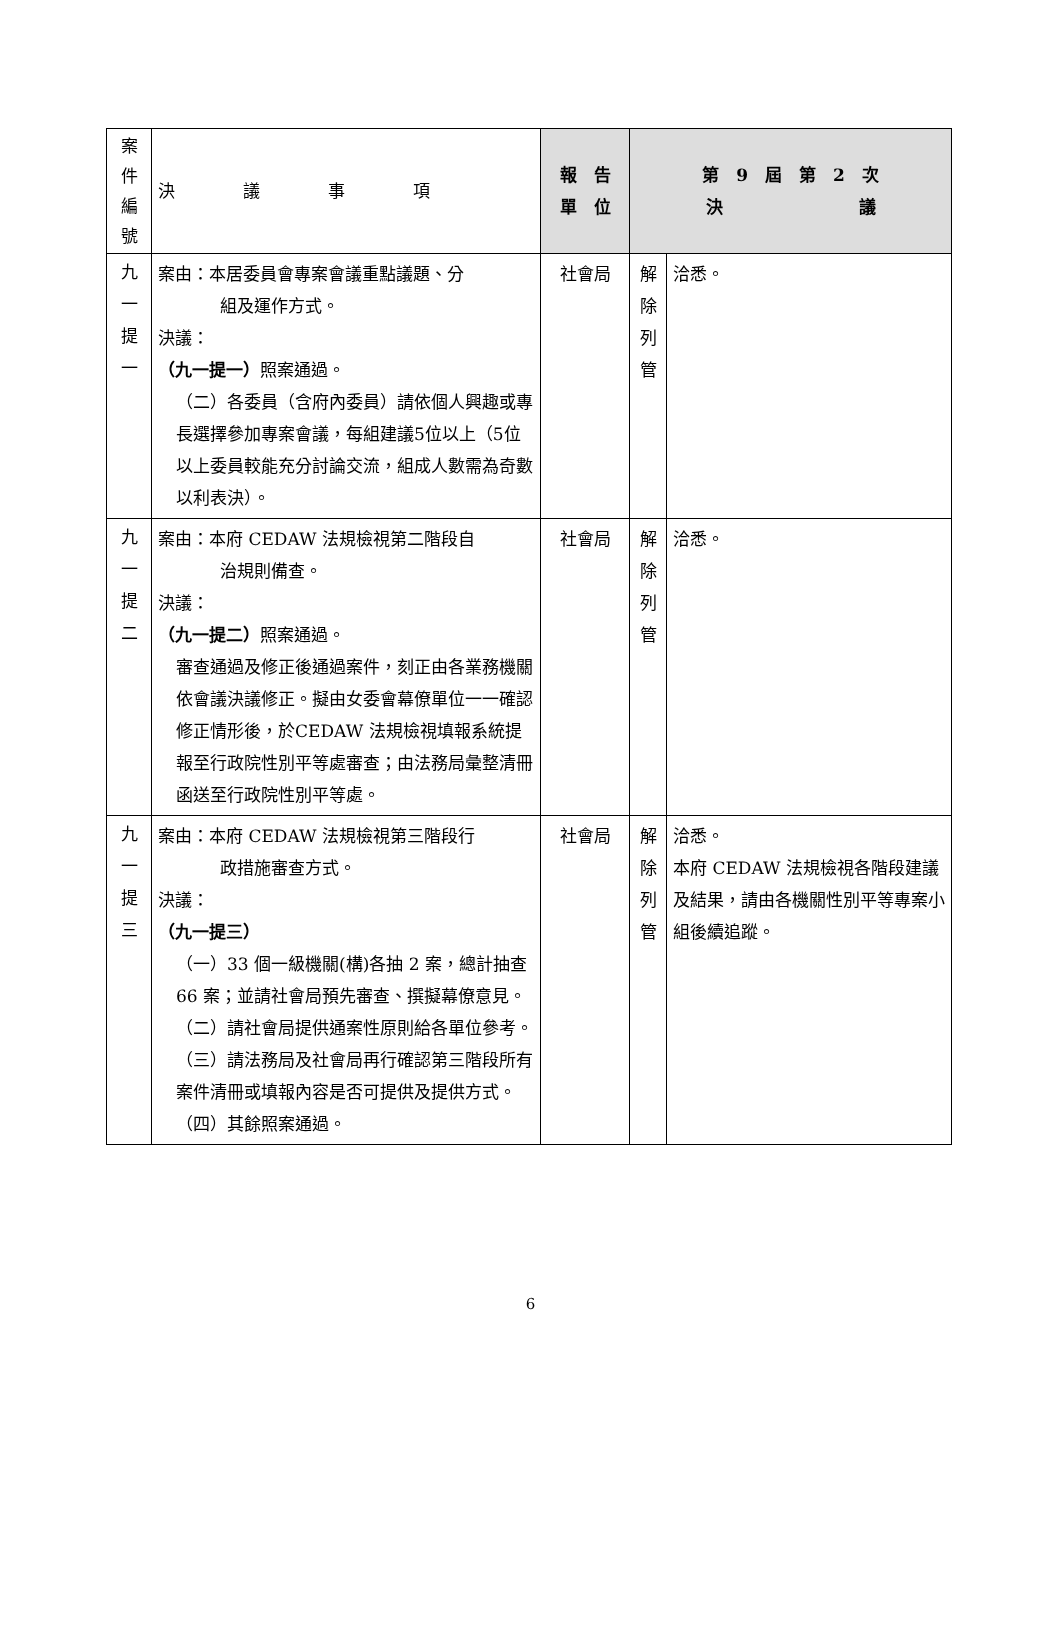| 案 件 編 號 | 決 議 事 項 | 報 告 單 位 | 第 9 屆 第 2 次 決 議 | |
| 九 一 提 一 | 案由：本居委員會專案會議重點議題、分 組及運作方式。 決議： （九一提一） 照案通過。 （二）各委員（含府內委員）請依個人興趣或專長選擇參加專案會議，每組建議5位以上（5位以上委員較能充分討論交流，組成人數需為奇數以利表決）。 | 社會局 | 解 除 列 管 | 洽悉。 |
| 九 一 提 二 | 案由：本府 CEDAW 法規檢視第二階段自 治規則備查。 決議： （九一提二） 照案通過。 審查通過及修正後通過案件，刻正由各業務機關依會議決議修正。擬由女委會幕僚單位一一確認修正情形後，於CEDAW 法規檢視填報系統提報至行政院性別平等處審查；由法務局彙整清冊函送至行政院性別平等處。 | 社會局 | 解 除 列 管 | 洽悉。 |
| 九 一 提 三 | 案由：本府 CEDAW 法規檢視第三階段行 政措施審查方式。 決議： （九一提三） （一）33 個一級機關(構)各抽 2 案，總計抽查 66 案；並請社會局預先審查、撰擬幕僚意見。 （二）請社會局提供通案性原則給各單位參考。 （三）請法務局及社會局再行確認第三階段所有案件清冊或填報內容是否可提供及提供方式。 （四）其餘照案通過。 | 社會局 | 解 除 列 管 | 洽悉。 本府 CEDAW 法規檢視各階段建議及結果，請由各機關性別平等專案小組後續追蹤。 |
6